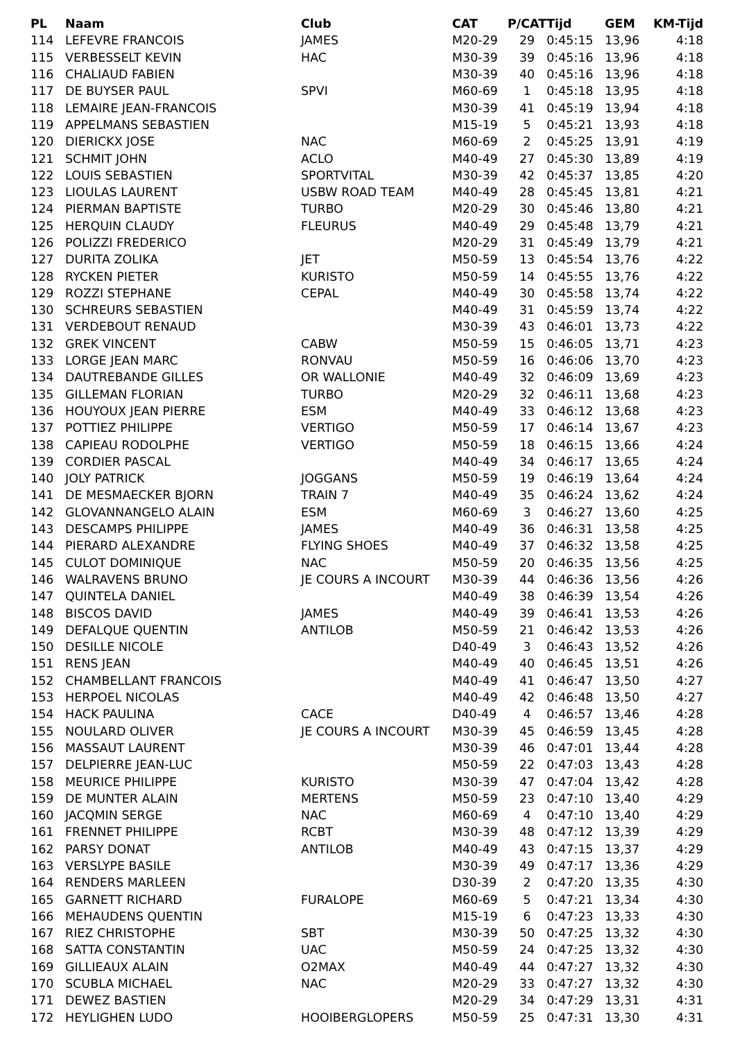| PL | Naam | Club | CAT | P/CAT | Tijd | GEM | KM-Tijd |
| --- | --- | --- | --- | --- | --- | --- | --- |
| 114 | LEFEVRE FRANCOIS | JAMES | M20-29 | 29 | 0:45:15 | 13,96 | 4:18 |
| 115 | VERBESSELT KEVIN | HAC | M30-39 | 39 | 0:45:16 | 13,96 | 4:18 |
| 116 | CHALIAUD FABIEN | | M30-39 | 40 | 0:45:16 | 13,96 | 4:18 |
| 117 | DE BUYSER PAUL | SPVI | M60-69 | 1 | 0:45:18 | 13,95 | 4:18 |
| 118 | LEMAIRE JEAN-FRANCOIS | | M30-39 | 41 | 0:45:19 | 13,94 | 4:18 |
| 119 | APPELMANS SEBASTIEN | | M15-19 | 5 | 0:45:21 | 13,93 | 4:18 |
| 120 | DIERICKX JOSE | NAC | M60-69 | 2 | 0:45:25 | 13,91 | 4:19 |
| 121 | SCHMIT JOHN | ACLO | M40-49 | 27 | 0:45:30 | 13,89 | 4:19 |
| 122 | LOUIS SEBASTIEN | SPORTVITAL | M30-39 | 42 | 0:45:37 | 13,85 | 4:20 |
| 123 | LIOULAS LAURENT | USBW ROAD TEAM | M40-49 | 28 | 0:45:45 | 13,81 | 4:21 |
| 124 | PIERMAN BAPTISTE | TURBO | M20-29 | 30 | 0:45:46 | 13,80 | 4:21 |
| 125 | HERQUIN CLAUDY | FLEURUS | M40-49 | 29 | 0:45:48 | 13,79 | 4:21 |
| 126 | POLIZZI FREDERICO | | M20-29 | 31 | 0:45:49 | 13,79 | 4:21 |
| 127 | DURITA ZOLIKA | JET | M50-59 | 13 | 0:45:54 | 13,76 | 4:22 |
| 128 | RYCKEN PIETER | KURISTO | M50-59 | 14 | 0:45:55 | 13,76 | 4:22 |
| 129 | ROZZI STEPHANE | CEPAL | M40-49 | 30 | 0:45:58 | 13,74 | 4:22 |
| 130 | SCHREURS SEBASTIEN | | M40-49 | 31 | 0:45:59 | 13,74 | 4:22 |
| 131 | VERDEBOUT RENAUD | | M30-39 | 43 | 0:46:01 | 13,73 | 4:22 |
| 132 | GREK VINCENT | CABW | M50-59 | 15 | 0:46:05 | 13,71 | 4:23 |
| 133 | LORGE JEAN MARC | RONVAU | M50-59 | 16 | 0:46:06 | 13,70 | 4:23 |
| 134 | DAUTREBANDE GILLES | OR WALLONIE | M40-49 | 32 | 0:46:09 | 13,69 | 4:23 |
| 135 | GILLEMAN FLORIAN | TURBO | M20-29 | 32 | 0:46:11 | 13,68 | 4:23 |
| 136 | HOUYOUX JEAN PIERRE | ESM | M40-49 | 33 | 0:46:12 | 13,68 | 4:23 |
| 137 | POTTIEZ PHILIPPE | VERTIGO | M50-59 | 17 | 0:46:14 | 13,67 | 4:23 |
| 138 | CAPIEAU RODOLPHE | VERTIGO | M50-59 | 18 | 0:46:15 | 13,66 | 4:24 |
| 139 | CORDIER PASCAL | | M40-49 | 34 | 0:46:17 | 13,65 | 4:24 |
| 140 | JOLY PATRICK | JOGGANS | M50-59 | 19 | 0:46:19 | 13,64 | 4:24 |
| 141 | DE MESMAECKER BJORN | TRAIN 7 | M40-49 | 35 | 0:46:24 | 13,62 | 4:24 |
| 142 | GLOVANNANGELO ALAIN | ESM | M60-69 | 3 | 0:46:27 | 13,60 | 4:25 |
| 143 | DESCAMPS PHILIPPE | JAMES | M40-49 | 36 | 0:46:31 | 13,58 | 4:25 |
| 144 | PIERARD ALEXANDRE | FLYING SHOES | M40-49 | 37 | 0:46:32 | 13,58 | 4:25 |
| 145 | CULOT DOMINIQUE | NAC | M50-59 | 20 | 0:46:35 | 13,56 | 4:25 |
| 146 | WALRAVENS BRUNO | JE COURS A INCOURT | M30-39 | 44 | 0:46:36 | 13,56 | 4:26 |
| 147 | QUINTELA DANIEL | | M40-49 | 38 | 0:46:39 | 13,54 | 4:26 |
| 148 | BISCOS DAVID | JAMES | M40-49 | 39 | 0:46:41 | 13,53 | 4:26 |
| 149 | DEFALQUE QUENTIN | ANTILOB | M50-59 | 21 | 0:46:42 | 13,53 | 4:26 |
| 150 | DESILLE NICOLE | | D40-49 | 3 | 0:46:43 | 13,52 | 4:26 |
| 151 | RENS JEAN | | M40-49 | 40 | 0:46:45 | 13,51 | 4:26 |
| 152 | CHAMBELLANT FRANCOIS | | M40-49 | 41 | 0:46:47 | 13,50 | 4:27 |
| 153 | HERPOEL NICOLAS | | M40-49 | 42 | 0:46:48 | 13,50 | 4:27 |
| 154 | HACK PAULINA | CACE | D40-49 | 4 | 0:46:57 | 13,46 | 4:28 |
| 155 | NOULARD OLIVER | JE COURS A INCOURT | M30-39 | 45 | 0:46:59 | 13,45 | 4:28 |
| 156 | MASSAUT LAURENT | | M30-39 | 46 | 0:47:01 | 13,44 | 4:28 |
| 157 | DELPIERRE JEAN-LUC | | M50-59 | 22 | 0:47:03 | 13,43 | 4:28 |
| 158 | MEURICE PHILIPPE | KURISTO | M30-39 | 47 | 0:47:04 | 13,42 | 4:28 |
| 159 | DE MUNTER ALAIN | MERTENS | M50-59 | 23 | 0:47:10 | 13,40 | 4:29 |
| 160 | JACQMIN SERGE | NAC | M60-69 | 4 | 0:47:10 | 13,40 | 4:29 |
| 161 | FRENNET PHILIPPE | RCBT | M30-39 | 48 | 0:47:12 | 13,39 | 4:29 |
| 162 | PARSY DONAT | ANTILOB | M40-49 | 43 | 0:47:15 | 13,37 | 4:29 |
| 163 | VERSLYPE BASILE | | M30-39 | 49 | 0:47:17 | 13,36 | 4:29 |
| 164 | RENDERS MARLEEN | | D30-39 | 2 | 0:47:20 | 13,35 | 4:30 |
| 165 | GARNETT RICHARD | FURALOPE | M60-69 | 5 | 0:47:21 | 13,34 | 4:30 |
| 166 | MEHAUDENS QUENTIN | | M15-19 | 6 | 0:47:23 | 13,33 | 4:30 |
| 167 | RIEZ CHRISTOPHE | SBT | M30-39 | 50 | 0:47:25 | 13,32 | 4:30 |
| 168 | SATTA CONSTANTIN | UAC | M50-59 | 24 | 0:47:25 | 13,32 | 4:30 |
| 169 | GILLIEAUX ALAIN | O2MAX | M40-49 | 44 | 0:47:27 | 13,32 | 4:30 |
| 170 | SCUBLA MICHAEL | NAC | M20-29 | 33 | 0:47:27 | 13,32 | 4:30 |
| 171 | DEWEZ BASTIEN | | M20-29 | 34 | 0:47:29 | 13,31 | 4:31 |
| 172 | HEYLIGHEN LUDO | HOOIBERGLOPERS | M50-59 | 25 | 0:47:31 | 13,30 | 4:31 |